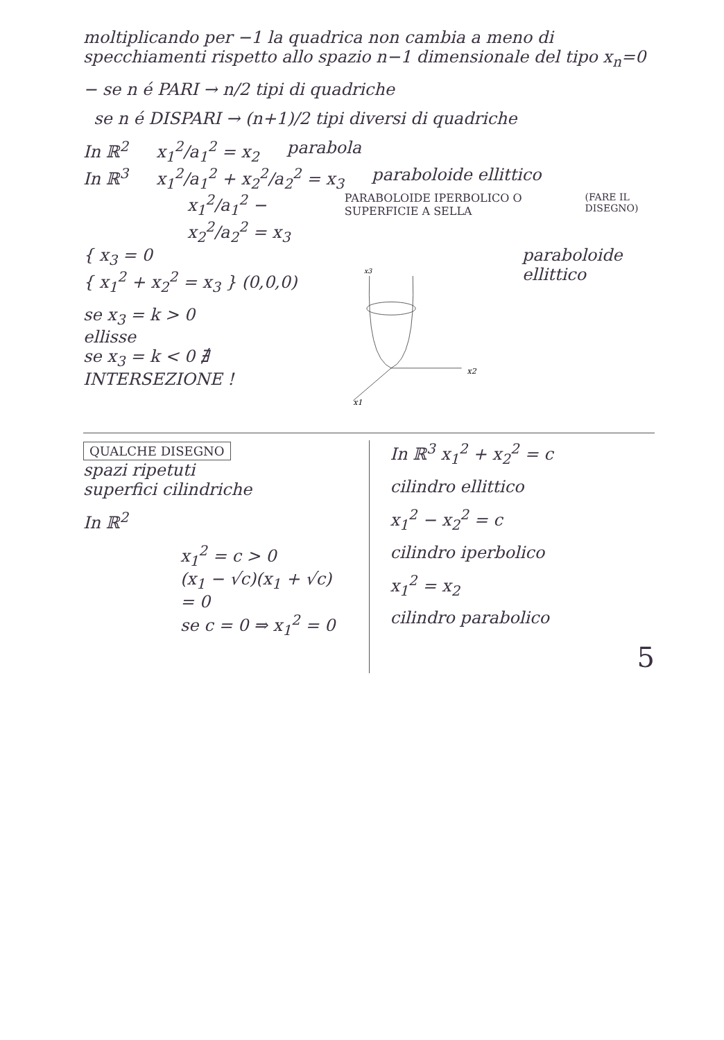moltiplicando per −1 la quadrica non cambia a meno di specchiamenti rispetto allo spazio n−1 dimensionale del tipo x<sub>n</sub>=0
− se n é PARI → n/2 tipi di quadriche
se n é DISPARI → (n+1)/2 tipi diversi di quadriche
In ℝ<sup>2</sup> x<sub>1</sub><sup>2</sup>/a<sub>1</sub><sup>2</sup> = x<sub>2</sub> parabola
In ℝ<sup>3</sup> x<sub>1</sub><sup>2</sup>/a<sub>1</sub><sup>2</sup> + x<sub>2</sub><sup>2</sup>/a<sub>2</sub><sup>2</sup> = x<sub>3</sub> paraboloide ellittico
x<sub>1</sub><sup>2</sup>/a<sub>1</sub><sup>2</sup> − x<sub>2</sub><sup>2</sup>/a<sub>2</sub><sup>2</sup> = x<sub>3</sub> PARABOLOIDE IPERBOLICO O SUPERFICIE A SELLA (FARE IL DISEGNO)
{ x<sub>3</sub> = 0
{ x<sub>1</sub><sup>2</sup> + x<sub>2</sub><sup>2</sup> = x<sub>3</sub> } (0,0,0)
se x<sub>3</sub> = k > 0
ellisse
se x<sub>3</sub> = k < 0 ∄ INTERSEZIONE !
x3
x2
x1
paraboloide ellittico
QUALCHE DISEGNO
spazi ripetuti
superfici cilindriche
In ℝ<sup>2</sup>
x<sub>1</sub><sup>2</sup> = c > 0
(x<sub>1</sub> − √c)(x<sub>1</sub> + √c) = 0
se c = 0 ⇒ x<sub>1</sub><sup>2</sup> = 0
In ℝ<sup>3</sup> x<sub>1</sub><sup>2</sup> + x<sub>2</sub><sup>2</sup> = c
cilindro ellittico
x<sub>1</sub><sup>2</sup> − x<sub>2</sub><sup>2</sup> = c
cilindro iperbolico
x<sub>1</sub><sup>2</sup> = x<sub>2</sub>
cilindro parabolico
5